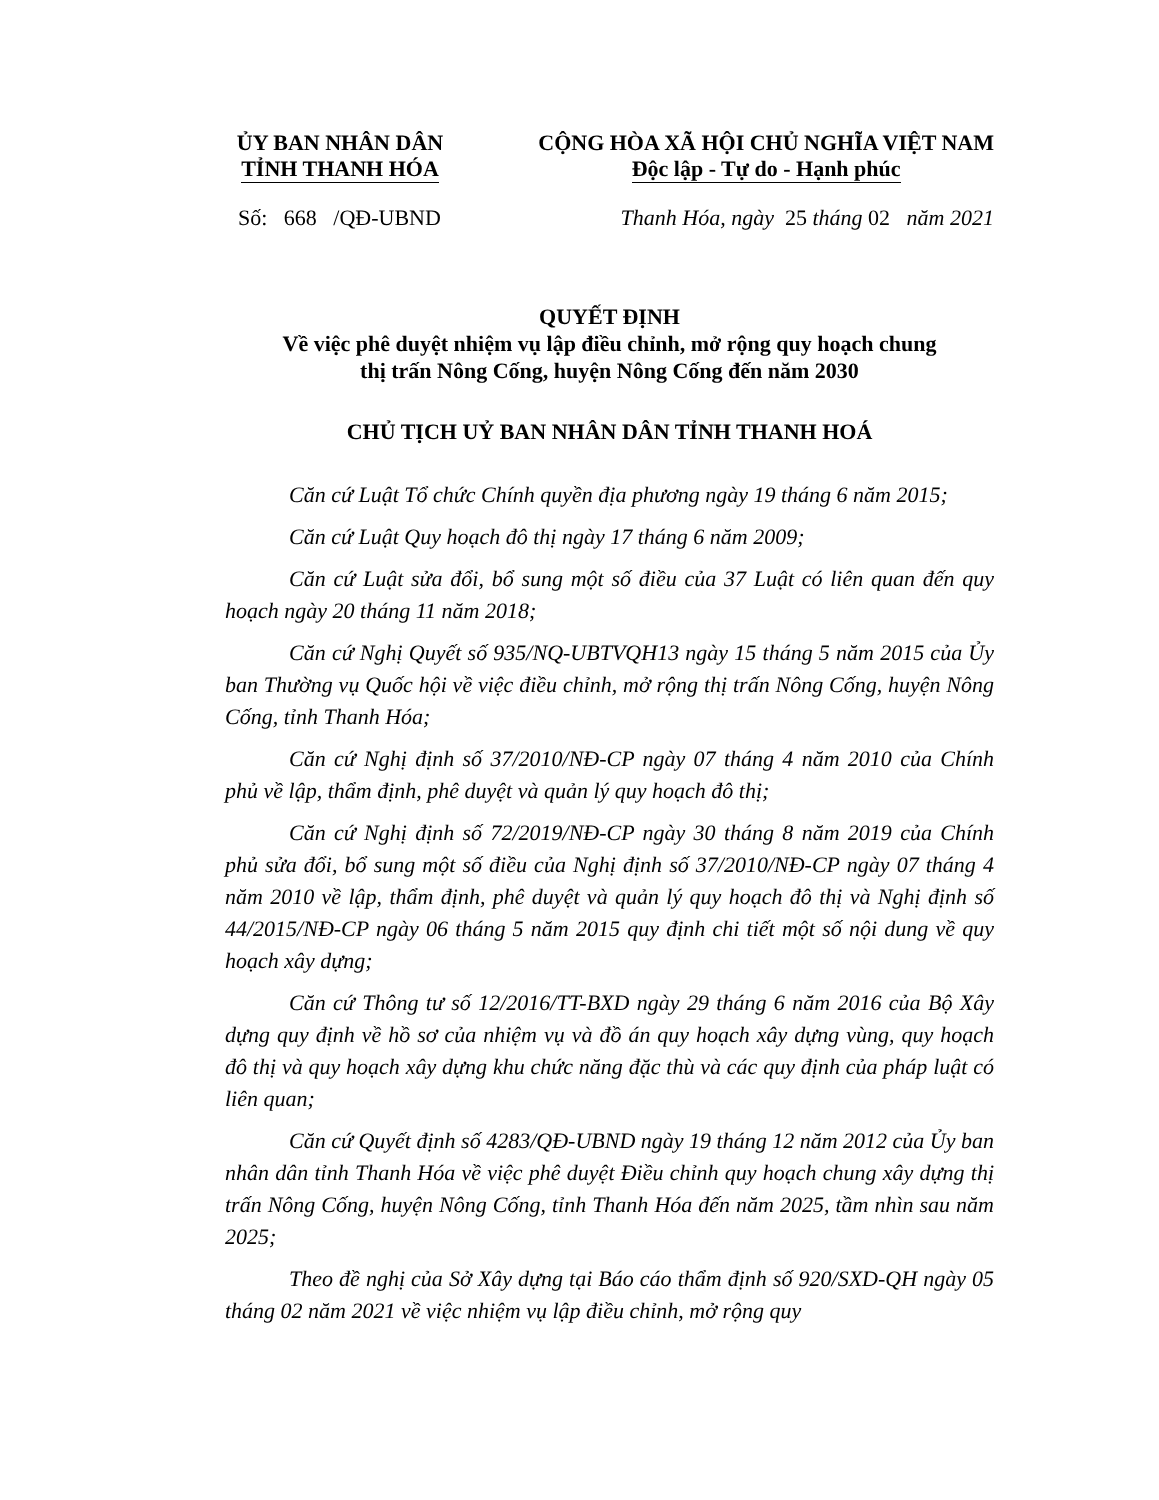ỦY BAN NHÂN DÂN
TỈNH THANH HÓA
CỘNG HÒA XÃ HỘI CHỦ NGHĨA VIỆT NAM
Độc lập - Tự do - Hạnh phúc
Số: 668 /QĐ-UBND Thanh Hóa, ngày 25 tháng 02 năm 2021
QUYẾT ĐỊNH
Về việc phê duyệt nhiệm vụ lập điều chỉnh, mở rộng quy hoạch chung
thị trấn Nông Cống, huyện Nông Cống đến năm 2030
CHỦ TỊCH UỶ BAN NHÂN DÂN TỈNH THANH HOÁ
Căn cứ Luật Tổ chức Chính quyền địa phương ngày 19 tháng 6 năm 2015;
Căn cứ Luật Quy hoạch đô thị ngày 17 tháng 6 năm 2009;
Căn cứ Luật sửa đổi, bổ sung một số điều của 37 Luật có liên quan đến quy hoạch ngày 20 tháng 11 năm 2018;
Căn cứ Nghị Quyết số 935/NQ-UBTVQH13 ngày 15 tháng 5 năm 2015 của Ủy ban Thường vụ Quốc hội về việc điều chỉnh, mở rộng thị trấn Nông Cống, huyện Nông Cống, tỉnh Thanh Hóa;
Căn cứ Nghị định số 37/2010/NĐ-CP ngày 07 tháng 4 năm 2010 của Chính phủ về lập, thẩm định, phê duyệt và quản lý quy hoạch đô thị;
Căn cứ Nghị định số 72/2019/NĐ-CP ngày 30 tháng 8 năm 2019 của Chính phủ sửa đổi, bổ sung một số điều của Nghị định số 37/2010/NĐ-CP ngày 07 tháng 4 năm 2010 về lập, thẩm định, phê duyệt và quản lý quy hoạch đô thị và Nghị định số 44/2015/NĐ-CP ngày 06 tháng 5 năm 2015 quy định chi tiết một số nội dung về quy hoạch xây dựng;
Căn cứ Thông tư số 12/2016/TT-BXD ngày 29 tháng 6 năm 2016 của Bộ Xây dựng quy định về hồ sơ của nhiệm vụ và đồ án quy hoạch xây dựng vùng, quy hoạch đô thị và quy hoạch xây dựng khu chức năng đặc thù và các quy định của pháp luật có liên quan;
Căn cứ Quyết định số 4283/QĐ-UBND ngày 19 tháng 12 năm 2012 của Ủy ban nhân dân tỉnh Thanh Hóa về việc phê duyệt Điều chỉnh quy hoạch chung xây dựng thị trấn Nông Cống, huyện Nông Cống, tỉnh Thanh Hóa đến năm 2025, tầm nhìn sau năm 2025;
Theo đề nghị của Sở Xây dựng tại Báo cáo thẩm định số 920/SXD-QH ngày 05 tháng 02 năm 2021 về việc nhiệm vụ lập điều chỉnh, mở rộng quy